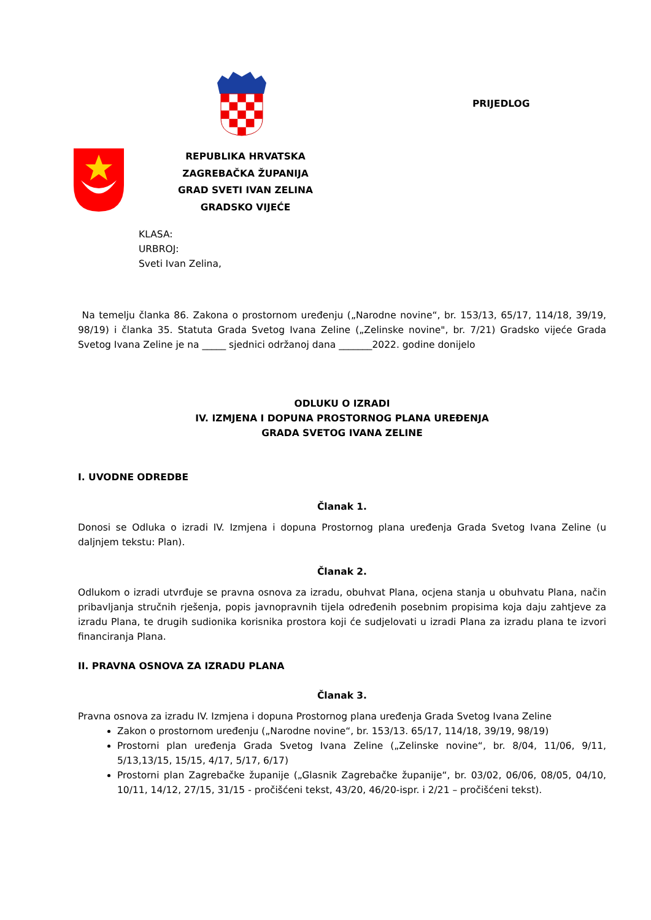PRIJEDLOG
REPUBLIKA HRVATSKA
ZAGREBAČKA ŽUPANIJA
GRAD SVETI IVAN ZELINA
GRADSKO VIJEĆE
KLASA:
URBROJ:
Sveti Ivan Zelina,
Na temelju članka 86. Zakona o prostornom uređenju („Narodne novine“, br. 153/13, 65/17, 114/18, 39/19, 98/19) i članka 35. Statuta Grada Svetog Ivana Zeline („Zelinske novine", br. 7/21) Gradsko vijeće Grada Svetog Ivana Zeline je na _____ sjednici održanoj dana _______2022. godine donijelo
ODLUKU O IZRADI
IV. IZMJENA I DOPUNA PROSTORNOG PLANA UREĐENJA
GRADA SVETOG IVANA ZELINE
I. UVODNE ODREDBE
Članak 1.
Donosi se Odluka o izradi IV. Izmjena i dopuna Prostornog plana uređenja Grada Svetog Ivana Zeline (u daljnjem tekstu: Plan).
Članak 2.
Odlukom o izradi utvrđuje se pravna osnova za izradu, obuhvat Plana, ocjena stanja u obuhvatu Plana, način pribavljanja stručnih rješenja, popis javnopravnih tijela određenih posebnim propisima koja daju zahtjeve za izradu Plana, te drugih sudionika korisnika prostora koji će sudjelovati u izradi Plana za izradu plana te izvori financiranja Plana.
II. PRAVNA OSNOVA ZA IZRADU PLANA
Članak 3.
Pravna osnova za izradu IV. Izmjena i dopuna Prostornog plana uređenja Grada Svetog Ivana Zeline
Zakon o prostornom uređenju („Narodne novine“, br. 153/13. 65/17, 114/18, 39/19, 98/19)
Prostorni plan uređenja Grada Svetog Ivana Zeline („Zelinske novine“, br. 8/04, 11/06, 9/11, 5/13,13/15, 15/15, 4/17, 5/17, 6/17)
Prostorni plan Zagrebačke županije („Glasnik Zagrebačke županije“, br. 03/02, 06/06, 08/05, 04/10, 10/11, 14/12, 27/15, 31/15 - pročišćeni tekst, 43/20, 46/20-ispr. i 2/21 – pročišćeni tekst).